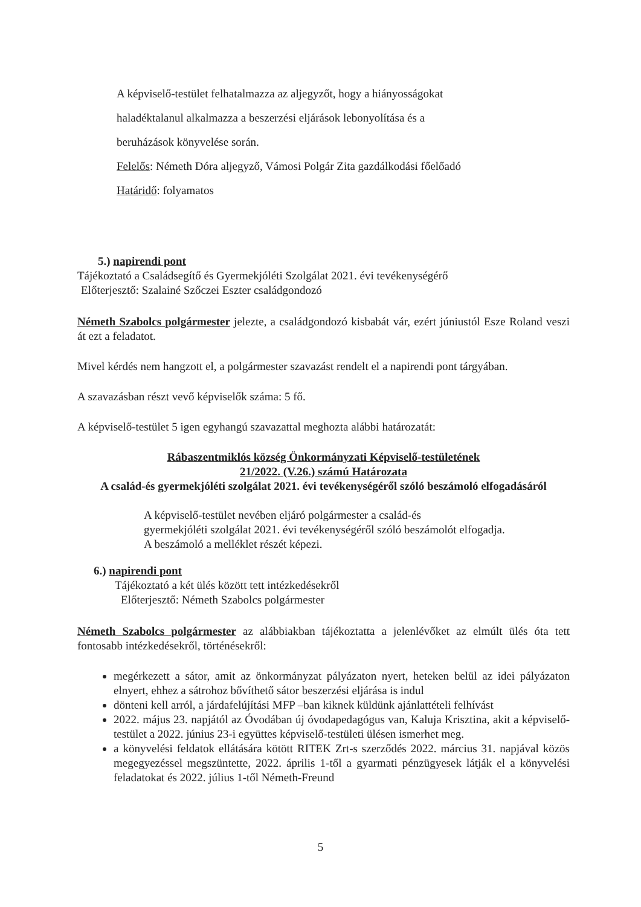A képviselő-testület felhatalmazza az aljegyzőt, hogy a hiányosságokat
haladéktalanul alkalmazza a beszerzési eljárások lebonyolítása és a
beruházások könyvelése során.
Felelős: Németh Dóra aljegyző, Vámosi Polgár Zita gazdálkodási főelőadó
Határidő: folyamatos
5.) napirendi pont
Tájékoztató a Családsegítő és Gyermekjóléti Szolgálat 2021. évi tevékenységérő
Előterjesztő: Szalainé Szőczei Eszter családgondozó
Németh Szabolcs polgármester jelezte, a családgondozó kisbabát vár, ezért júniustól Esze Roland veszi át ezt a feladatot.
Mivel kérdés nem hangzott el, a polgármester szavazást rendelt el a napirendi pont tárgyában.
A szavazásban részt vevő képviselők száma: 5 fő.
A képviselő-testület 5 igen egyhangú szavazattal meghozta alábbi határozatát:
Rábaszentmiklós község Önkormányzati Képviselő-testületének
21/2022. (V.26.) számú Határozata
A család-és gyermekjóléti szolgálat 2021. évi tevékenységéről szóló beszámoló elfogadásáról
A képviselő-testület nevében eljáró polgármester a család-és
gyermekjóléti szolgálat 2021. évi tevékenységéről szóló beszámolót elfogadja.
A beszámoló a melléklet részét képezi.
6.) napirendi pont
Tájékoztató a két ülés között tett intézkedésekről
Előterjesztő: Németh Szabolcs polgármester
Németh Szabolcs polgármester az alábbiakban tájékoztatta a jelenlévőket az elmúlt ülés óta tett fontosabb intézkedésekről, történésekről:
megérkezett a sátor, amit az önkormányzat pályázaton nyert, heteken belül az idei pályázaton elnyert, ehhez a sátrohoz bővíthető sátor beszerzési eljárása is indul
dönteni kell arról, a járdafelújítási MFP –ban kiknek küldünk ajánlattételi felhívást
2022. május 23. napjától az Óvodában új óvodapedagógus van, Kaluja Krisztina, akit a képviselő-testület a 2022. június 23-i együttes képviselő-testületi ülésen ismerhet meg.
a könyvelési feldatok ellátására kötött RITEK Zrt-s szerződés 2022. március 31. napjával közös megegyezéssel megszüntette, 2022. április 1-től a gyarmati pénzügyesek látják el a könyvelési feladatokat és 2022. július 1-től Németh-Freund
5